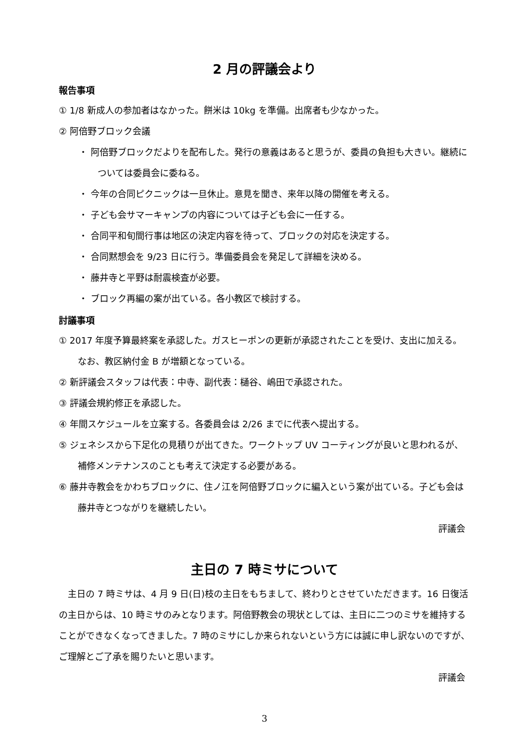2 月の評議会より
報告事項
① 1/8 新成人の参加者はなかった。餅米は 10kg を準備。出席者も少なかった。
② 阿倍野ブロック会議
・ 阿倍野ブロックだよりを配布した。発行の意義はあると思うが、委員の負担も大きい。継続については委員会に委ねる。
・ 今年の合同ピクニックは一旦休止。意見を聞き、来年以降の開催を考える。
・ 子ども会サマーキャンプの内容については子ども会に一任する。
・ 合同平和旬間行事は地区の決定内容を待って、ブロックの対応を決定する。
・ 合同黙想会を 9/23 日に行う。準備委員会を発足して詳細を決める。
・ 藤井寺と平野は耐震検査が必要。
・ ブロック再編の案が出ている。各小教区で検討する。
討議事項
① 2017 年度予算最終案を承認した。ガスヒーポンの更新が承認されたことを受け、支出に加える。なお、教区納付金 B が増額となっている。
② 新評議会スタッフは代表：中寺、副代表：樋谷、嶋田で承認された。
③ 評議会規約修正を承認した。
④ 年間スケジュールを立案する。各委員会は 2/26 までに代表へ提出する。
⑤ ジェネシスから下足化の見積りが出てきた。ワークトップ UV コーティングが良いと思われるが、補修メンテナンスのことも考えて決定する必要がある。
⑥ 藤井寺教会をかわちブロックに、住ノ江を阿倍野ブロックに編入という案が出ている。子ども会は藤井寺とつながりを継続したい。
評議会
主日の 7 時ミサについて
主日の 7 時ミサは、4 月 9 日(日)枝の主日をもちまして、終わりとさせていただきます。16 日復活の主日からは、10 時ミサのみとなります。阿倍野教会の現状としては、主日に二つのミサを維持することができなくなってきました。7 時のミサにしか来られないという方には誠に申し訳ないのですが、ご理解とご了承を賜りたいと思います。
評議会
3